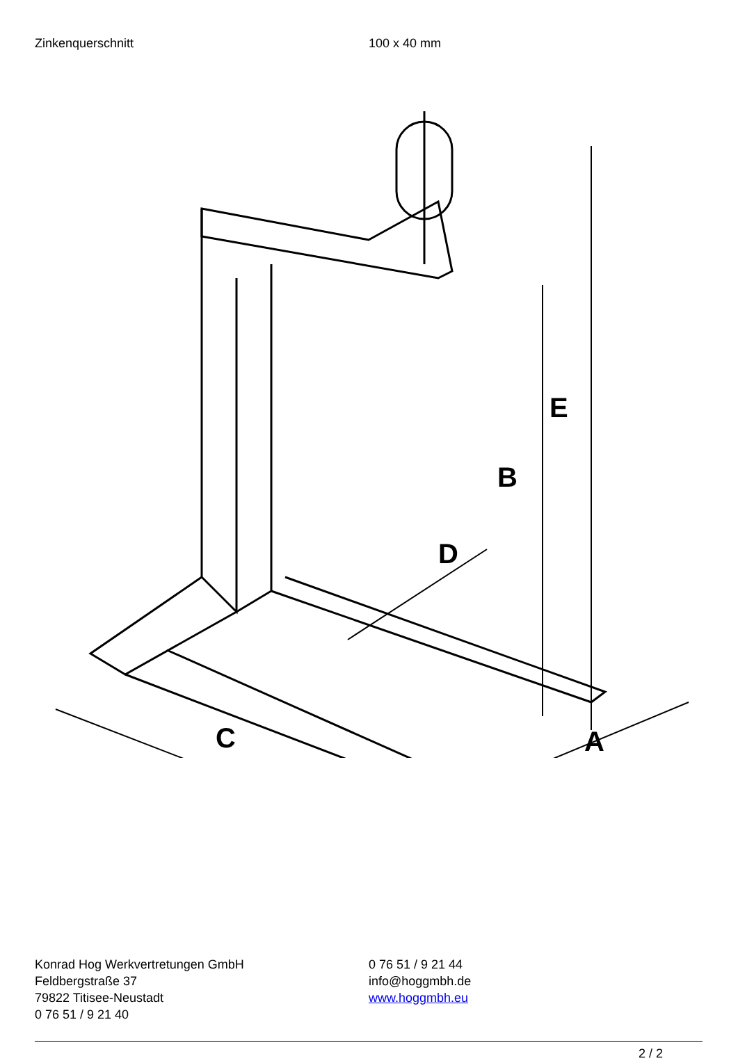Zinkenquerschnitt 100 x 40 mm
C
A
D
B
E
Konrad Hog Werkvertretungen GmbH
Feldbergstraße 37
79822 Titisee-Neustadt
0 76 51 / 9 21 40
0 76 51 / 9 21 44
info@hoggmbh.de
www.hoggmbh.eu
2 / 2